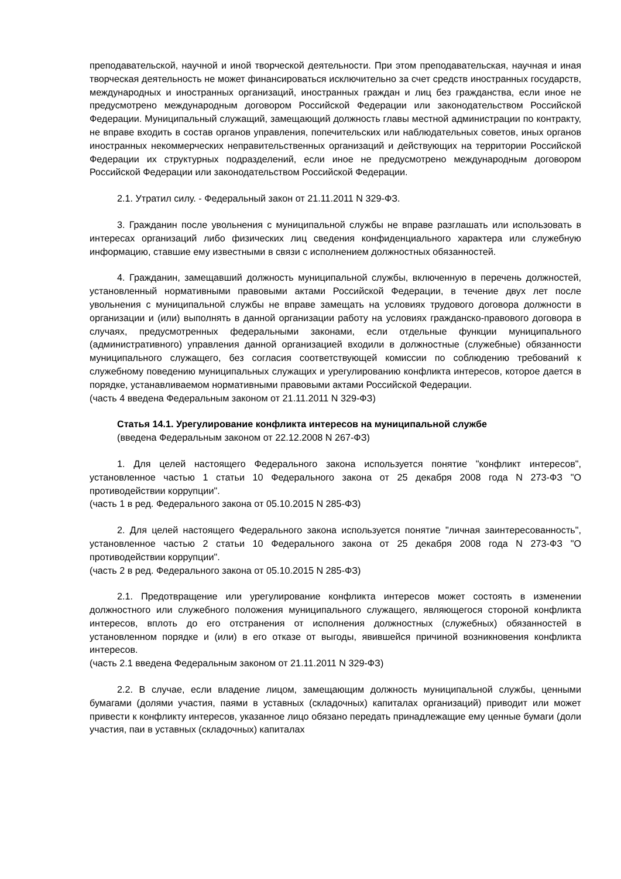преподавательской, научной и иной творческой деятельности. При этом преподавательская, научная и иная творческая деятельность не может финансироваться исключительно за счет средств иностранных государств, международных и иностранных организаций, иностранных граждан и лиц без гражданства, если иное не предусмотрено международным договором Российской Федерации или законодательством Российской Федерации. Муниципальный служащий, замещающий должность главы местной администрации по контракту, не вправе входить в состав органов управления, попечительских или наблюдательных советов, иных органов иностранных некоммерческих неправительственных организаций и действующих на территории Российской Федерации их структурных подразделений, если иное не предусмотрено международным договором Российской Федерации или законодательством Российской Федерации.
2.1. Утратил силу. - Федеральный закон от 21.11.2011 N 329-ФЗ.
3. Гражданин после увольнения с муниципальной службы не вправе разглашать или использовать в интересах организаций либо физических лиц сведения конфиденциального характера или служебную информацию, ставшие ему известными в связи с исполнением должностных обязанностей.
4. Гражданин, замещавший должность муниципальной службы, включенную в перечень должностей, установленный нормативными правовыми актами Российской Федерации, в течение двух лет после увольнения с муниципальной службы не вправе замещать на условиях трудового договора должности в организации и (или) выполнять в данной организации работу на условиях гражданско-правового договора в случаях, предусмотренных федеральными законами, если отдельные функции муниципального (административного) управления данной организацией входили в должностные (служебные) обязанности муниципального служащего, без согласия соответствующей комиссии по соблюдению требований к служебному поведению муниципальных служащих и урегулированию конфликта интересов, которое дается в порядке, устанавливаемом нормативными правовыми актами Российской Федерации.
(часть 4 введена Федеральным законом от 21.11.2011 N 329-ФЗ)
Статья 14.1. Урегулирование конфликта интересов на муниципальной службе
(введена Федеральным законом от 22.12.2008 N 267-ФЗ)
1. Для целей настоящего Федерального закона используется понятие "конфликт интересов", установленное частью 1 статьи 10 Федерального закона от 25 декабря 2008 года N 273-ФЗ "О противодействии коррупции".
(часть 1 в ред. Федерального закона от 05.10.2015 N 285-ФЗ)
2. Для целей настоящего Федерального закона используется понятие "личная заинтересованность", установленное частью 2 статьи 10 Федерального закона от 25 декабря 2008 года N 273-ФЗ "О противодействии коррупции".
(часть 2 в ред. Федерального закона от 05.10.2015 N 285-ФЗ)
2.1. Предотвращение или урегулирование конфликта интересов может состоять в изменении должностного или служебного положения муниципального служащего, являющегося стороной конфликта интересов, вплоть до его отстранения от исполнения должностных (служебных) обязанностей в установленном порядке и (или) в его отказе от выгоды, явившейся причиной возникновения конфликта интересов.
(часть 2.1 введена Федеральным законом от 21.11.2011 N 329-ФЗ)
2.2. В случае, если владение лицом, замещающим должность муниципальной службы, ценными бумагами (долями участия, паями в уставных (складочных) капиталах организаций) приводит или может привести к конфликту интересов, указанное лицо обязано передать принадлежащие ему ценные бумаги (доли участия, паи в уставных (складочных) капиталах